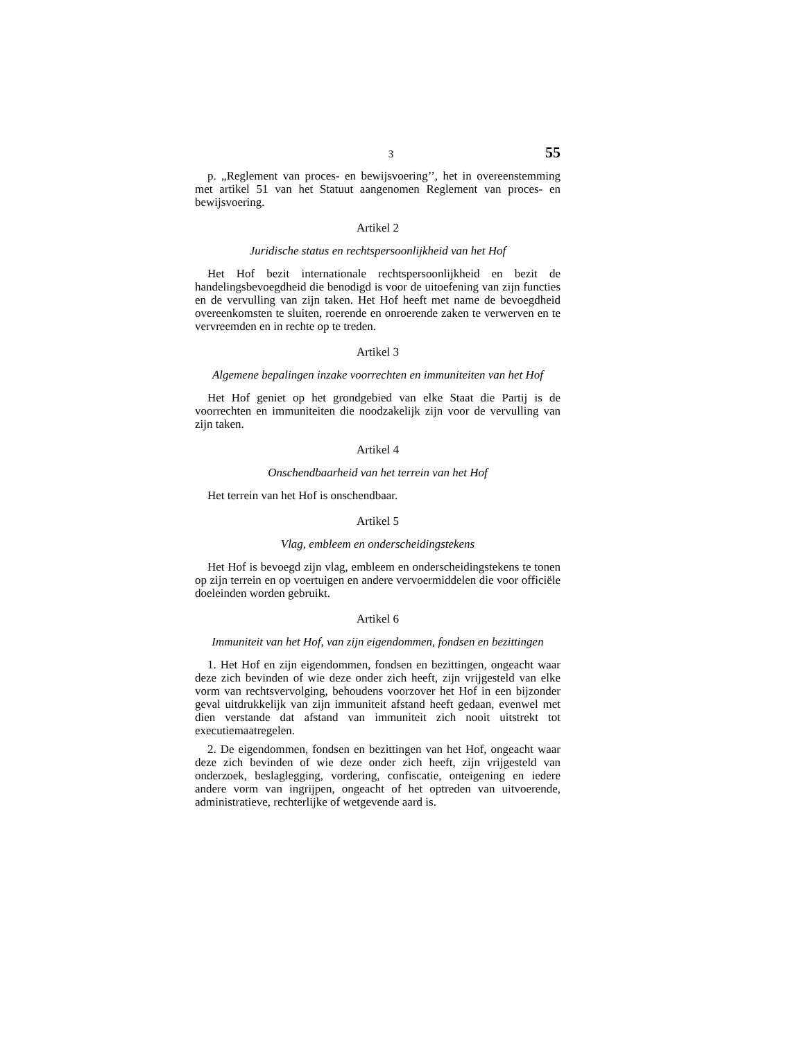3 55
p. „Reglement van proces- en bewijsvoering’’, het in overeenstemming met artikel 51 van het Statuut aangenomen Reglement van proces- en bewijsvoering.
Artikel 2
Juridische status en rechtspersoonlijkheid van het Hof
Het Hof bezit internationale rechtspersoonlijkheid en bezit de handelingsbevoegdheid die benodigd is voor de uitoefening van zijn functies en de vervulling van zijn taken. Het Hof heeft met name de bevoegdheid overeenkomsten te sluiten, roerende en onroerende zaken te verwerven en te vervreemden en in rechte op te treden.
Artikel 3
Algemene bepalingen inzake voorrechten en immuniteiten van het Hof
Het Hof geniet op het grondgebied van elke Staat die Partij is de voorrechten en immuniteiten die noodzakelijk zijn voor de vervulling van zijn taken.
Artikel 4
Onschendbaarheid van het terrein van het Hof
Het terrein van het Hof is onschendbaar.
Artikel 5
Vlag, embleem en onderscheidingstekens
Het Hof is bevoegd zijn vlag, embleem en onderscheidingstekens te tonen op zijn terrein en op voertuigen en andere vervoermiddelen die voor officiële doeleinden worden gebruikt.
Artikel 6
Immuniteit van het Hof, van zijn eigendommen, fondsen en bezittingen
1. Het Hof en zijn eigendommen, fondsen en bezittingen, ongeacht waar deze zich bevinden of wie deze onder zich heeft, zijn vrijgesteld van elke vorm van rechtsvervolging, behoudens voorzover het Hof in een bijzonder geval uitdrukkelijk van zijn immuniteit afstand heeft gedaan, evenwel met dien verstande dat afstand van immuniteit zich nooit uitstrekt tot executiemaatregelen.
2. De eigendommen, fondsen en bezittingen van het Hof, ongeacht waar deze zich bevinden of wie deze onder zich heeft, zijn vrijgesteld van onderzoek, beslaglegging, vordering, confiscatie, onteigening en iedere andere vorm van ingrijpen, ongeacht of het optreden van uitvoerende, administratieve, rechterlijke of wetgevende aard is.